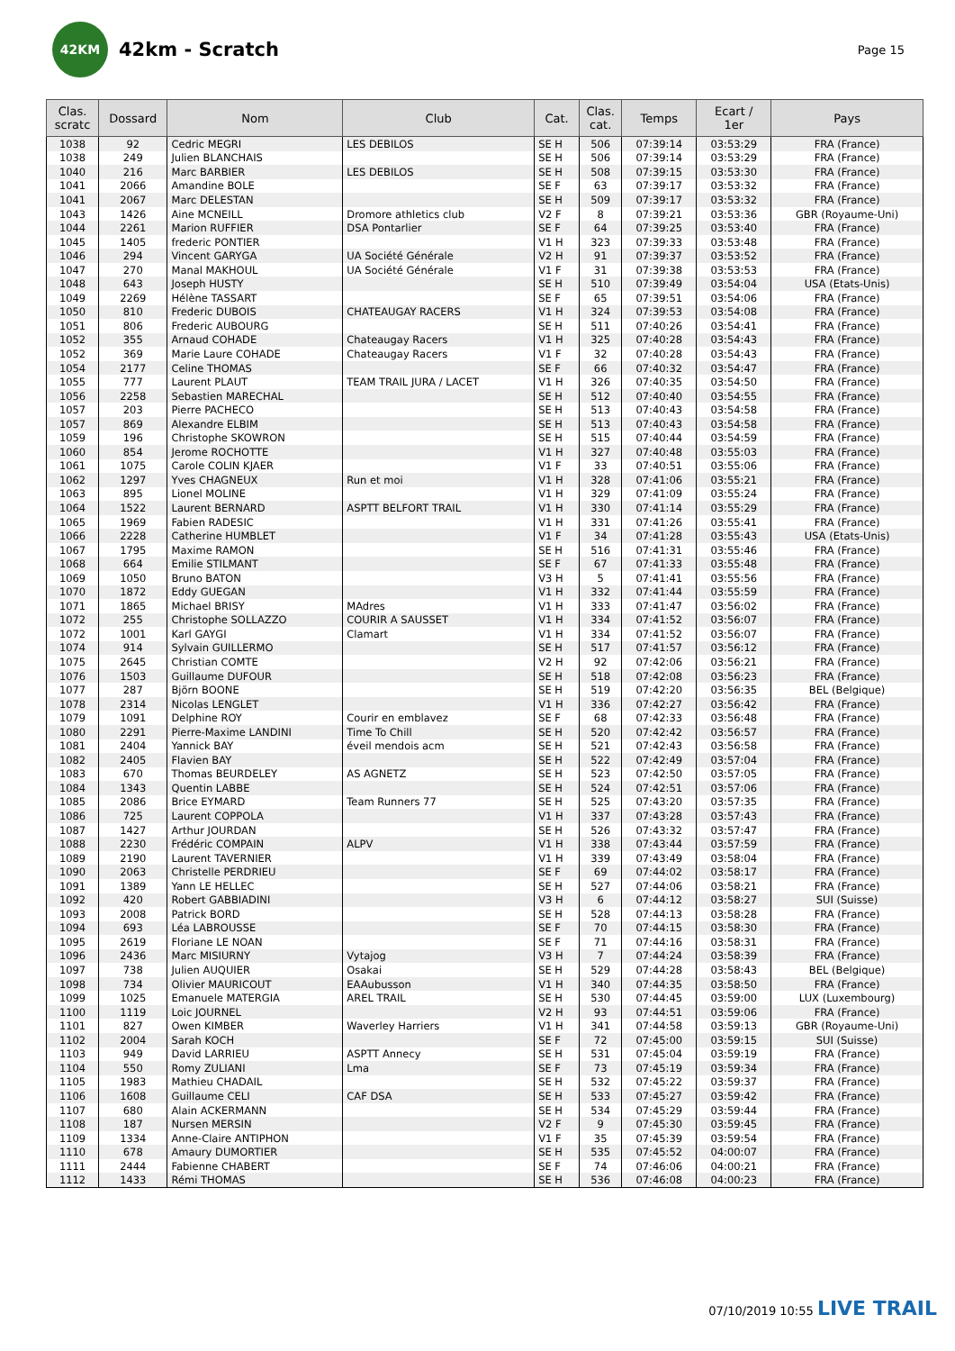42KM
42km - Scratch
Page 15
| Clas. scratc | Dossard | Nom | Club | Cat. | Clas. cat. | Temps | Ecart / 1er | Pays |
| --- | --- | --- | --- | --- | --- | --- | --- | --- |
| 1038 | 92 | Cedric MEGRI | LES DEBILOS | SE H | 506 | 07:39:14 | 03:53:29 | FRA (France) |
| 1038 | 249 | Julien BLANCHAIS | | SE H | 506 | 07:39:14 | 03:53:29 | FRA (France) |
| 1040 | 216 | Marc BARBIER | LES DEBILOS | SE H | 508 | 07:39:15 | 03:53:30 | FRA (France) |
| 1041 | 2066 | Amandine BOLE | | SE F | 63 | 07:39:17 | 03:53:32 | FRA (France) |
| 1041 | 2067 | Marc DELESTAN | | SE H | 509 | 07:39:17 | 03:53:32 | FRA (France) |
| 1043 | 1426 | Aine MCNEILL | Dromore athletics club | V2 F | 8 | 07:39:21 | 03:53:36 | GBR (Royaume-Uni) |
| 1044 | 2261 | Marion RUFFIER | DSA Pontarlier | SE F | 64 | 07:39:25 | 03:53:40 | FRA (France) |
| 1045 | 1405 | frederic PONTIER | | V1 H | 323 | 07:39:33 | 03:53:48 | FRA (France) |
| 1046 | 294 | Vincent GARYGA | UA Société Générale | V2 H | 91 | 07:39:37 | 03:53:52 | FRA (France) |
| 1047 | 270 | Manal MAKHOUL | UA Société Générale | V1 F | 31 | 07:39:38 | 03:53:53 | FRA (France) |
| 1048 | 643 | Joseph HUSTY | | SE H | 510 | 07:39:49 | 03:54:04 | USA (Etats-Unis) |
| 1049 | 2269 | Hélène TASSART | | SE F | 65 | 07:39:51 | 03:54:06 | FRA (France) |
| 1050 | 810 | Frederic DUBOIS | CHATEAUGAY RACERS | V1 H | 324 | 07:39:53 | 03:54:08 | FRA (France) |
| 1051 | 806 | Frederic AUBOURG | | SE H | 511 | 07:40:26 | 03:54:41 | FRA (France) |
| 1052 | 355 | Arnaud COHADE | Chateaugay Racers | V1 H | 325 | 07:40:28 | 03:54:43 | FRA (France) |
| 1052 | 369 | Marie Laure COHADE | Chateaugay Racers | V1 F | 32 | 07:40:28 | 03:54:43 | FRA (France) |
| 1054 | 2177 | Celine THOMAS | | SE F | 66 | 07:40:32 | 03:54:47 | FRA (France) |
| 1055 | 777 | Laurent PLAUT | TEAM TRAIL JURA / LACET | V1 H | 326 | 07:40:35 | 03:54:50 | FRA (France) |
| 1056 | 2258 | Sebastien MARECHAL | | SE H | 512 | 07:40:40 | 03:54:55 | FRA (France) |
| 1057 | 203 | Pierre PACHECO | | SE H | 513 | 07:40:43 | 03:54:58 | FRA (France) |
| 1057 | 869 | Alexandre ELBIM | | SE H | 513 | 07:40:43 | 03:54:58 | FRA (France) |
| 1059 | 196 | Christophe SKOWRON | | SE H | 515 | 07:40:44 | 03:54:59 | FRA (France) |
| 1060 | 854 | Jerome ROCHOTTE | | V1 H | 327 | 07:40:48 | 03:55:03 | FRA (France) |
| 1061 | 1075 | Carole COLIN KJAER | | V1 F | 33 | 07:40:51 | 03:55:06 | FRA (France) |
| 1062 | 1297 | Yves CHAGNEUX | Run et moi | V1 H | 328 | 07:41:06 | 03:55:21 | FRA (France) |
| 1063 | 895 | Lionel MOLINE | | V1 H | 329 | 07:41:09 | 03:55:24 | FRA (France) |
| 1064 | 1522 | Laurent BERNARD | ASPTT BELFORT TRAIL | V1 H | 330 | 07:41:14 | 03:55:29 | FRA (France) |
| 1065 | 1969 | Fabien RADESIC | | V1 H | 331 | 07:41:26 | 03:55:41 | FRA (France) |
| 1066 | 2228 | Catherine HUMBLET | | V1 F | 34 | 07:41:28 | 03:55:43 | USA (Etats-Unis) |
| 1067 | 1795 | Maxime RAMON | | SE H | 516 | 07:41:31 | 03:55:46 | FRA (France) |
| 1068 | 664 | Emilie STILMANT | | SE F | 67 | 07:41:33 | 03:55:48 | FRA (France) |
| 1069 | 1050 | Bruno BATON | | V3 H | 5 | 07:41:41 | 03:55:56 | FRA (France) |
| 1070 | 1872 | Eddy GUEGAN | | V1 H | 332 | 07:41:44 | 03:55:59 | FRA (France) |
| 1071 | 1865 | Michael BRISY | MAdres | V1 H | 333 | 07:41:47 | 03:56:02 | FRA (France) |
| 1072 | 255 | Christophe SOLLAZZO | COURIR A SAUSSET | V1 H | 334 | 07:41:52 | 03:56:07 | FRA (France) |
| 1072 | 1001 | Karl GAYGI | Clamart | V1 H | 334 | 07:41:52 | 03:56:07 | FRA (France) |
| 1074 | 914 | Sylvain GUILLERMO | | SE H | 517 | 07:41:57 | 03:56:12 | FRA (France) |
| 1075 | 2645 | Christian COMTE | | V2 H | 92 | 07:42:06 | 03:56:21 | FRA (France) |
| 1076 | 1503 | Guillaume DUFOUR | | SE H | 518 | 07:42:08 | 03:56:23 | FRA (France) |
| 1077 | 287 | Björn BOONE | | SE H | 519 | 07:42:20 | 03:56:35 | BEL (Belgique) |
| 1078 | 2314 | Nicolas LENGLET | | V1 H | 336 | 07:42:27 | 03:56:42 | FRA (France) |
| 1079 | 1091 | Delphine ROY | Courir en emblavez | SE F | 68 | 07:42:33 | 03:56:48 | FRA (France) |
| 1080 | 2291 | Pierre-Maxime LANDINI | Time To Chill | SE H | 520 | 07:42:42 | 03:56:57 | FRA (France) |
| 1081 | 2404 | Yannick BAY | éveil mendois acm | SE H | 521 | 07:42:43 | 03:56:58 | FRA (France) |
| 1082 | 2405 | Flavien BAY | | SE H | 522 | 07:42:49 | 03:57:04 | FRA (France) |
| 1083 | 670 | Thomas BEURDELEY | AS AGNETZ | SE H | 523 | 07:42:50 | 03:57:05 | FRA (France) |
| 1084 | 1343 | Quentin LABBE | | SE H | 524 | 07:42:51 | 03:57:06 | FRA (France) |
| 1085 | 2086 | Brice EYMARD | Team Runners 77 | SE H | 525 | 07:43:20 | 03:57:35 | FRA (France) |
| 1086 | 725 | Laurent COPPOLA | | V1 H | 337 | 07:43:28 | 03:57:43 | FRA (France) |
| 1087 | 1427 | Arthur JOURDAN | | SE H | 526 | 07:43:32 | 03:57:47 | FRA (France) |
| 1088 | 2230 | Frédéric COMPAIN | ALPV | V1 H | 338 | 07:43:44 | 03:57:59 | FRA (France) |
| 1089 | 2190 | Laurent TAVERNIER | | V1 H | 339 | 07:43:49 | 03:58:04 | FRA (France) |
| 1090 | 2063 | Christelle PERDRIEU | | SE F | 69 | 07:44:02 | 03:58:17 | FRA (France) |
| 1091 | 1389 | Yann LE HELLEC | | SE H | 527 | 07:44:06 | 03:58:21 | FRA (France) |
| 1092 | 420 | Robert GABBIADINI | | V3 H | 6 | 07:44:12 | 03:58:27 | SUI (Suisse) |
| 1093 | 2008 | Patrick BORD | | SE H | 528 | 07:44:13 | 03:58:28 | FRA (France) |
| 1094 | 693 | Léa LABROUSSE | | SE F | 70 | 07:44:15 | 03:58:30 | FRA (France) |
| 1095 | 2619 | Floriane LE NOAN | | SE F | 71 | 07:44:16 | 03:58:31 | FRA (France) |
| 1096 | 2436 | Marc MISIURNY | Vytajog | V3 H | 7 | 07:44:24 | 03:58:39 | FRA (France) |
| 1097 | 738 | Julien AUQUIER | Osakai | SE H | 529 | 07:44:28 | 03:58:43 | BEL (Belgique) |
| 1098 | 734 | Olivier MAURICOUT | EAAubusson | V1 H | 340 | 07:44:35 | 03:58:50 | FRA (France) |
| 1099 | 1025 | Emanuele MATERGIA | AREL TRAIL | SE H | 530 | 07:44:45 | 03:59:00 | LUX (Luxembourg) |
| 1100 | 1119 | Loic JOURNEL | | V2 H | 93 | 07:44:51 | 03:59:06 | FRA (France) |
| 1101 | 827 | Owen KIMBER | Waverley Harriers | V1 H | 341 | 07:44:58 | 03:59:13 | GBR (Royaume-Uni) |
| 1102 | 2004 | Sarah KOCH | | SE F | 72 | 07:45:00 | 03:59:15 | SUI (Suisse) |
| 1103 | 949 | David LARRIEU | ASPTT Annecy | SE H | 531 | 07:45:04 | 03:59:19 | FRA (France) |
| 1104 | 550 | Romy ZULIANI | Lma | SE F | 73 | 07:45:19 | 03:59:34 | FRA (France) |
| 1105 | 1983 | Mathieu CHADAIL | | SE H | 532 | 07:45:22 | 03:59:37 | FRA (France) |
| 1106 | 1608 | Guillaume CELI | CAF DSA | SE H | 533 | 07:45:27 | 03:59:42 | FRA (France) |
| 1107 | 680 | Alain ACKERMANN | | SE H | 534 | 07:45:29 | 03:59:44 | FRA (France) |
| 1108 | 187 | Nursen MERSIN | | V2 F | 9 | 07:45:30 | 03:59:45 | FRA (France) |
| 1109 | 1334 | Anne-Claire ANTIPHON | | V1 F | 35 | 07:45:39 | 03:59:54 | FRA (France) |
| 1110 | 678 | Amaury DUMORTIER | | SE H | 535 | 07:45:52 | 04:00:07 | FRA (France) |
| 1111 | 2444 | Fabienne CHABERT | | SE F | 74 | 07:46:06 | 04:00:21 | FRA (France) |
| 1112 | 1433 | Rémi THOMAS | | SE H | 536 | 07:46:08 | 04:00:23 | FRA (France) |
07/10/2019 10:55 LIVE TRAIL